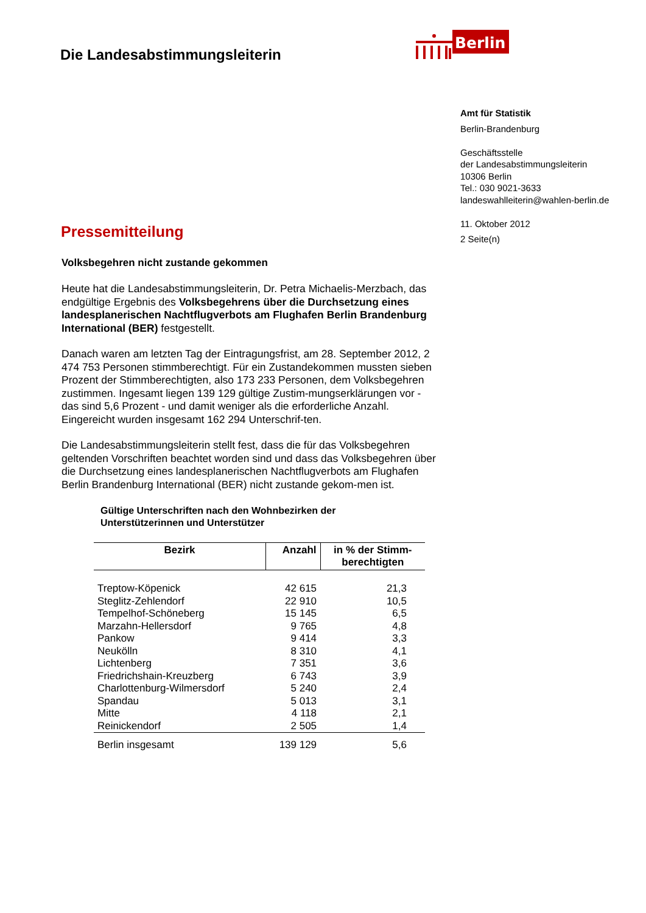Die Landesabstimmungsleiterin
Berlin
Amt für Statistik
Berlin-Brandenburg
Geschäftsstelle
der Landesabstimmungsleiterin
10306 Berlin
Tel.: 030 9021-3633
landeswahlleiterin@wahlen-berlin.de
11. Oktober 2012
2 Seite(n)
Pressemitteilung
Volksbegehren nicht zustande gekommen
Heute hat die Landesabstimmungsleiterin, Dr. Petra Michaelis-Merzbach, das endgültige Ergebnis des Volksbegehrens über die Durchsetzung eines landesplanerischen Nachtflugverbots am Flughafen Berlin Brandenburg International (BER) festgestellt.
Danach waren am letzten Tag der Eintragungsfrist, am 28. September 2012, 2 474 753 Personen stimmberechtigt. Für ein Zustandekommen mussten sieben Prozent der Stimmberechtigten, also 173 233 Personen, dem Volksbegehren zustimmen. Ingesamt liegen 139 129 gültige Zustim-mungserklärungen vor - das sind 5,6 Prozent - und damit weniger als die erforderliche Anzahl. Eingereicht wurden insgesamt 162 294 Unterschrif-ten.
Die Landesabstimmungsleiterin stellt fest, dass die für das Volksbegehren geltenden Vorschriften beachtet worden sind und dass das Volksbegehren über die Durchsetzung eines landesplanerischen Nachtflugverbots am Flughafen Berlin Brandenburg International (BER) nicht zustande gekom-men ist.
Gültige Unterschriften nach den Wohnbezirken der
Unterstützerinnen und Unterstützer
| Bezirk | Anzahl | in % der Stimm- berechtigten |
| --- | --- | --- |
| Treptow-Köpenick | 42 615 | 21,3 |
| Steglitz-Zehlendorf | 22 910 | 10,5 |
| Tempelhof-Schöneberg | 15 145 | 6,5 |
| Marzahn-Hellersdorf | 9 765 | 4,8 |
| Pankow | 9 414 | 3,3 |
| Neukölln | 8 310 | 4,1 |
| Lichtenberg | 7 351 | 3,6 |
| Friedrichshain-Kreuzberg | 6 743 | 3,9 |
| Charlottenburg-Wilmersdorf | 5 240 | 2,4 |
| Spandau | 5 013 | 3,1 |
| Mitte | 4 118 | 2,1 |
| Reinickendorf | 2 505 | 1,4 |
| Berlin insgesamt | 139 129 | 5,6 |